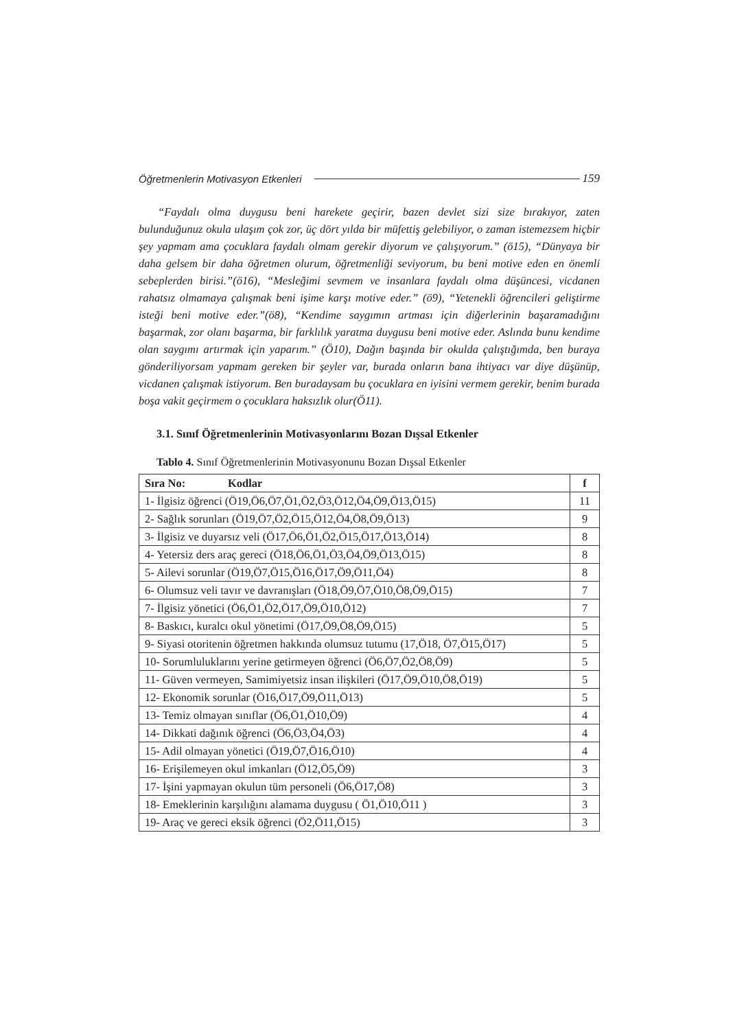Öğretmenlerin Motivasyon Etkenleri 159
“Faydalı olma duygusu beni harekete geçirir, bazen devlet sizi size bırakıyor, zaten bulunduğunuz okula ulaşım çok zor, üç dört yılda bir müfettiş gelebiliyor, o zaman istemezsem hiçbir şey yapmam ama çocuklara faydalı olmam gerekir diyorum ve çalışıyorum.” (ö15), “Dünyaya bir daha gelsem bir daha öğretmen olurum, öğretmenliği seviyorum, bu beni motive eden en önemli sebeplerden birisi.”(ö16), “Mesleğimi sevmem ve insanlara faydalı olma düşüncesi, vicdanen rahatsız olmamaya çalışmak beni işime karşı motive eder.” (ö9), “Yetenekli öğrencileri geliştirme isteği beni motive eder.”(ö8), “Kendime saygımın artması için diğerlerinin başaramadığını başarmak, zor olanı başarma, bir farklılık yaratma duygusu beni motive eder. Aslında bunu kendime olan saygımı artırmak için yaparım.” (Ö10), Dağın başında bir okulda çalıştığımda, ben buraya gönderiliyorsam yapmam gereken bir şeyler var, burada onların bana ihtiyacı var diye düşünüp, vicdanen çalışmak istiyorum. Ben buradaysam bu çocuklara en iyisini vermem gerekir, benim burada boşa vakit geçirmem o çocuklara haksızlık olur(Ö11).
3.1. Sınıf Öğretmenlerinin Motivasyonlarını Bozan Dışsal Etkenler
Tablo 4. Sınıf Öğretmenlerinin Motivasyonunu Bozan Dışsal Etkenler
| Sıra No: Kodlar | f |
| --- | --- |
| 1- İlgisiz öğrenci (Ö19,Ö6,Ö7,Ö1,Ö2,Ö3,Ö12,Ö4,Ö9,Ö13,Ö15) | 11 |
| 2- Sağlık sorunları (Ö19,Ö7,Ö2,Ö15,Ö12,Ö4,Ö8,Ö9,Ö13) | 9 |
| 3- İlgisiz ve duyarsız veli (Ö17,Ö6,Ö1,Ö2,Ö15,Ö17,Ö13,Ö14) | 8 |
| 4- Yetersiz ders araç gereci (Ö18,Ö6,Ö1,Ö3,Ö4,Ö9,Ö13,Ö15) | 8 |
| 5- Ailevi sorunlar (Ö19,Ö7,Ö15,Ö16,Ö17,Ö9,Ö11,Ö4) | 8 |
| 6- Olumsuz veli tavır ve davranışları (Ö18,Ö9,Ö7,Ö10,Ö8,Ö9,Ö15) | 7 |
| 7- İlgisiz yönetici (Ö6,Ö1,Ö2,Ö17,Ö9,Ö10,Ö12) | 7 |
| 8- Baskıcı, kuralcı okul yönetimi (Ö17,Ö9,Ö8,Ö9,Ö15) | 5 |
| 9- Siyasi otoritenin öğretmen hakkında olumsuz tutumu (17,Ö18, Ö7,Ö15,Ö17) | 5 |
| 10- Sorumluluklarını yerine getirmeyen öğrenci (Ö6,Ö7,Ö2,Ö8,Ö9) | 5 |
| 11- Güven vermeyen, Samimiyetsiz insan ilişkileri (Ö17,Ö9,Ö10,Ö8,Ö19) | 5 |
| 12- Ekonomik sorunlar (Ö16,Ö17,Ö9,Ö11,Ö13) | 5 |
| 13- Temiz olmayan sınıflar (Ö6,Ö1,Ö10,Ö9) | 4 |
| 14- Dikkati dağınık öğrenci (Ö6,Ö3,Ö4,Ö3) | 4 |
| 15- Adil olmayan yönetici (Ö19,Ö7,Ö16,Ö10) | 4 |
| 16- Erişilemeyen okul imkanları (Ö12,Ö5,Ö9) | 3 |
| 17- İşini yapmayan okulun tüm personeli (Ö6,Ö17,Ö8) | 3 |
| 18- Emeklerinin karşılığını alamama duygusu ( Ö1,Ö10,Ö11 ) | 3 |
| 19- Araç ve gereci eksik öğrenci (Ö2,Ö11,Ö15) | 3 |